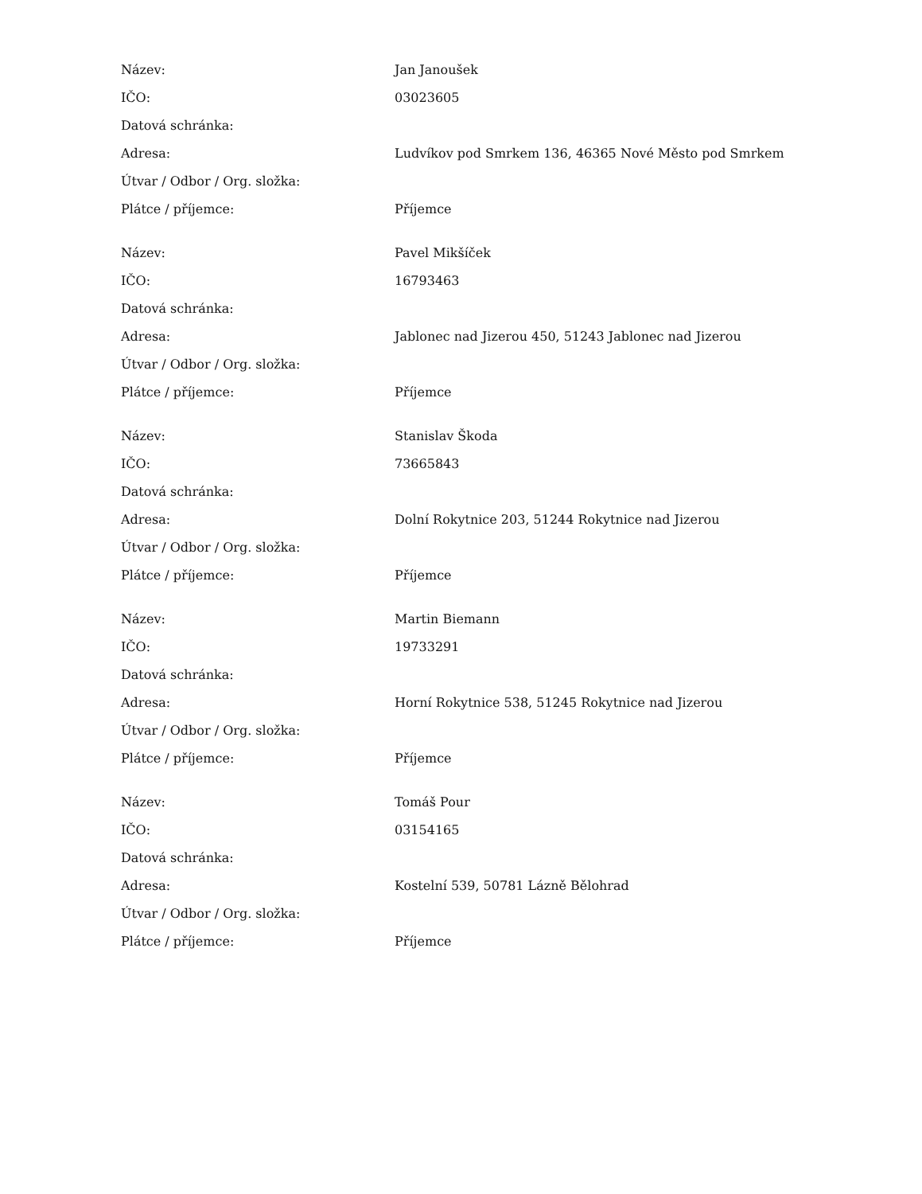| Název: | Jan Janoušek |
| IČO: | 03023605 |
| Datová schránka: | |
| Adresa: | Ludvíkov pod Smrkem 136, 46365 Nové Město pod Smrkem |
| Útvar / Odbor / Org. složka: | |
| Plátce / příjemce: | Příjemce |
| Název: | Pavel Mikšíček |
| IČO: | 16793463 |
| Datová schránka: | |
| Adresa: | Jablonec nad Jizerou 450, 51243 Jablonec nad Jizerou |
| Útvar / Odbor / Org. složka: | |
| Plátce / příjemce: | Příjemce |
| Název: | Stanislav Škoda |
| IČO: | 73665843 |
| Datová schránka: | |
| Adresa: | Dolní Rokytnice 203, 51244 Rokytnice nad Jizerou |
| Útvar / Odbor / Org. složka: | |
| Plátce / příjemce: | Příjemce |
| Název: | Martin Biemann |
| IČO: | 19733291 |
| Datová schránka: | |
| Adresa: | Horní Rokytnice 538, 51245 Rokytnice nad Jizerou |
| Útvar / Odbor / Org. složka: | |
| Plátce / příjemce: | Příjemce |
| Název: | Tomáš Pour |
| IČO: | 03154165 |
| Datová schránka: | |
| Adresa: | Kostelní 539, 50781 Lázně Bělohrad |
| Útvar / Odbor / Org. složka: | |
| Plátce / příjemce: | Příjemce |